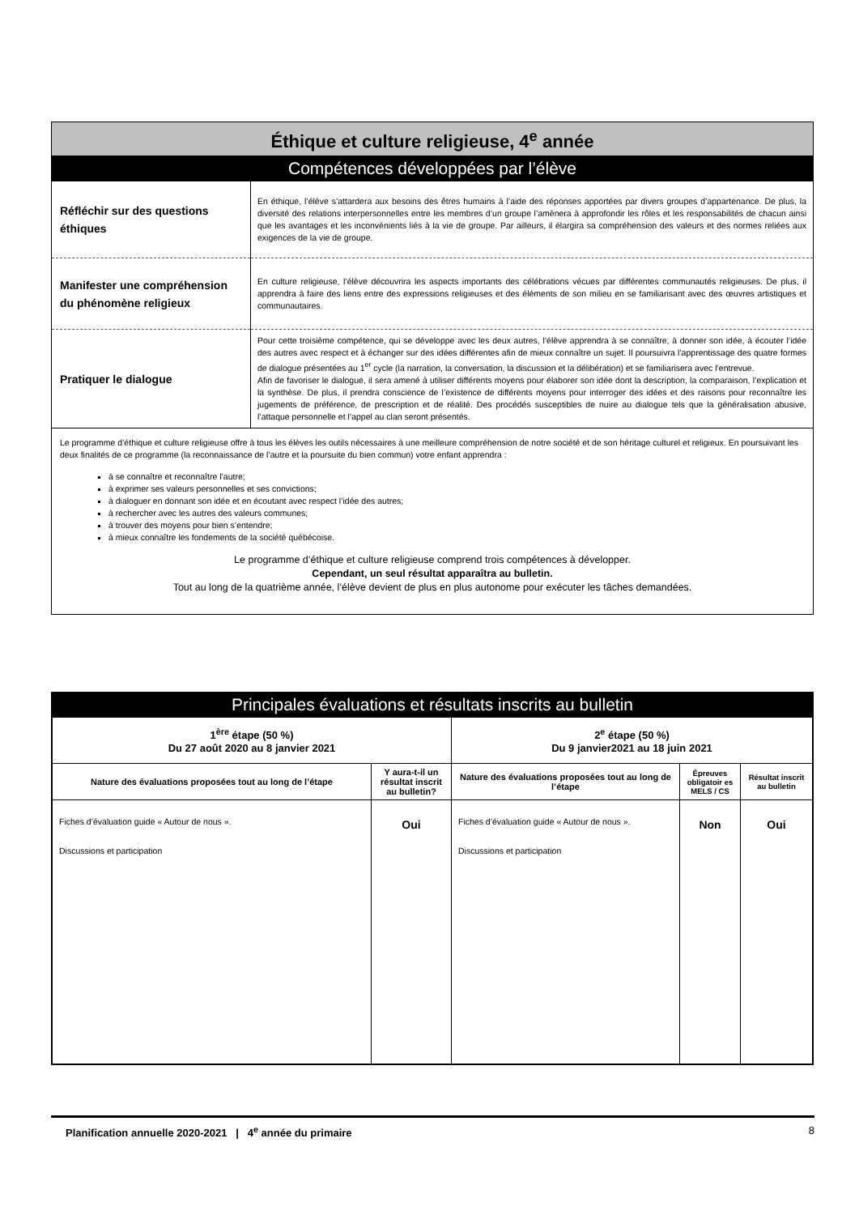Éthique et culture religieuse, 4<sup>e</sup> année
Compétences développées par l’élève
| Réfléchir sur des questions éthiques | En éthique, l’élève s’attardera aux besoins des êtres humains à l’aide des réponses apportées par divers groupes d’appartenance. De plus, la diversité des relations interpersonnelles entre les membres d’un groupe l’amènera à approfondir les rôles et les responsabilités de chacun ainsi que les avantages et les inconvénients liés à la vie de groupe. Par ailleurs, il élargira sa compréhension des valeurs et des normes reliées aux exigences de la vie de groupe. |
| Manifester une compréhension du phénomène religieux | En culture religieuse, l’élève découvrira les aspects importants des célébrations vécues par différentes communautés religieuses. De plus, il apprendra à faire des liens entre des expressions religieuses et des éléments de son milieu en se familiarisant avec des œuvres artistiques et communautaires. |
| Pratiquer le dialogue | Pour cette troisième compétence, qui se développe avec les deux autres, l’élève apprendra à se connaître, à donner son idée, à écouter l’idée des autres avec respect et à échanger sur des idées différentes afin de mieux connaître un sujet. Il poursuivra l’apprentissage des quatre formes de dialogue présentées au 1<sup>er</sup> cycle (la narration, la conversation, la discussion et la délibération) et se familiarisera avec l’entrevue. Afin de favoriser le dialogue, il sera amené à utiliser différents moyens pour élaborer son idée dont la description, la comparaison, l’explication et la synthèse. De plus, il prendra conscience de l’existence de différents moyens pour interroger des idées et des raisons pour reconnaître les jugements de préférence, de prescription et de réalité. Des procédés susceptibles de nuire au dialogue tels que la généralisation abusive, l’attaque personnelle et l’appel au clan seront présentés. |
Le programme d’éthique et culture religieuse offre à tous les élèves les outils nécessaires à une meilleure compréhension de notre société et de son héritage culturel et religieux. En poursuivant les deux finalités de ce programme (la reconnaissance de l’autre et la poursuite du bien commun) votre enfant apprendra :
à se connaître et reconnaître l’autre;
à exprimer ses valeurs personnelles et ses convictions;
à dialoguer en donnant son idée et en écoutant avec respect l’idée des autres;
à rechercher avec les autres des valeurs communes;
à trouver des moyens pour bien s’entendre;
à mieux connaître les fondements de la société québécoise.
Le programme d’éthique et culture religieuse comprend trois compétences à développer.
Cependant, un seul résultat apparaîtra au bulletin.
Tout au long de la quatrième année, l’élève devient de plus en plus autonome pour exécuter les tâches demandées.
Principales évaluations et résultats inscrits au bulletin
| 1<sup>ère</sup> étape (50 %) Du 27 août 2020 au 8 janvier 2021 | | 2<sup>e</sup> étape (50 %) Du 9 janvier2021 au 18 juin 2021 | | |
| --- | --- | --- | --- | --- |
| Nature des évaluations proposées tout au long de l’étape | Y aura-t-il un résultat inscrit au bulletin? | Nature des évaluations proposées tout au long de l’étape | Épreuves obligatoir es MELS / CS | Résultat inscrit au bulletin |
| Fiches d’évaluation guide « Autour de nous ». Discussions et participation | Oui | Fiches d’évaluation guide « Autour de nous ». Discussions et participation | Non | Oui |
Planification annuelle 2020-2021 | 4<sup>e</sup> année du primaire 8